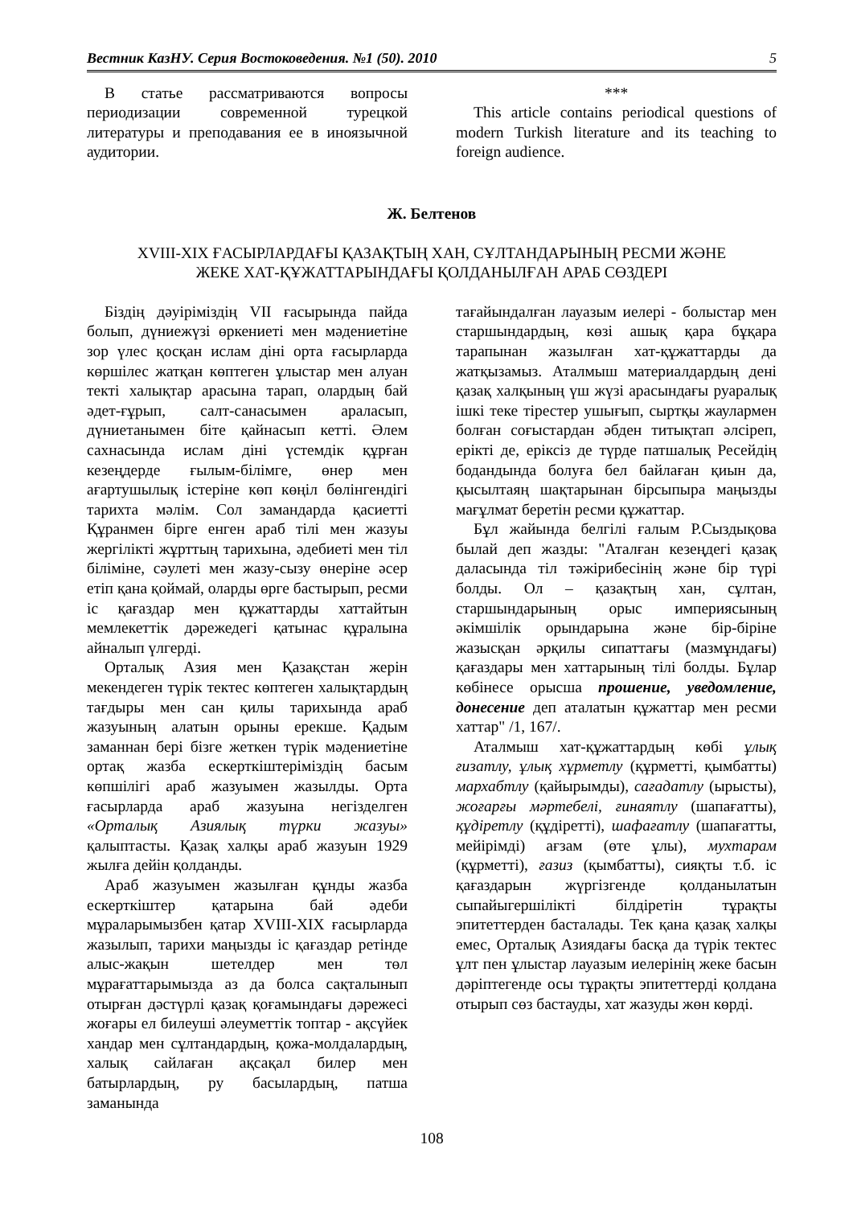Вестник КазНУ. Серия Востоковедения. №1 (50). 2010 5
В статье рассматриваются вопросы периодизации современной турецкой литературы и преподавания ее в иноязычной аудитории.
***
This article contains periodical questions of modern Turkish literature and its teaching to foreign audience.
Ж. Белтенов
XVIII-XIX ҒАСЫРЛАРДАҒЫ ҚАЗАҚТЫҢ ХАН, СҰЛТАНДАРЫНЫҢ РЕСМИ ЖӘНЕ
ЖЕКЕ ХАТ-ҚҰЖАТТАРЫНДАҒЫ ҚОЛДАНЫЛҒАН АРАБ СӨЗДЕРІ
Біздің дәуіріміздің VII ғасырында пайда болып, дүниежүзі өркениеті мен мәдениетіне зор үлес қосқан ислам діні орта ғасырларда көршілес жатқан көптеген ұлыстар мен алуан текті халықтар арасына тарап, олардың бай әдет-ғұрып, салт-санасымен араласып, дүниетанымен біте қайнасып кетті. Әлем сахнасында ислам діні үстемдік құрған кезеңдерде ғылым-білімге, өнер мен ағартушылық істеріне көп көңіл бөлінгендігі тарихта мәлім. Сол замандарда қасиетті Құранмен бірге енген араб тілі мен жазуы жергілікті жұрттың тарихына, әдебиеті мен тіл біліміне, сәулеті мен жазу-сызу өнеріне әсер етіп қана қоймай, оларды өрге бастырып, ресми іс қағаздар мен құжаттарды хаттайтын мемлекеттік дәрежедегі қатынас құралына айналып үлгерді.
Орталық Азия мен Қазақстан жерін мекендеген түрік тектес көптеген халықтардың тағдыры мен сан қилы тарихында араб жазуының алатын орыны ерекше. Қадым заманнан бері бізге жеткен түрік мәдениетіне ортақ жазба ескерткіштеріміздің басым көпшілігі араб жазуымен жазылды. Орта ғасырларда араб жазуына негізделген «Орталық Азиялық түрки жазуы» қалыптасты. Қазақ халқы араб жазуын 1929 жылға дейін қолданды.
Араб жазуымен жазылған құнды жазба ескерткіштер қатарына бай әдеби мұраларымызбен қатар XVIII-XIX ғасырларда жазылып, тарихи маңызды іс қағаздар ретінде алыс-жақын шетелдер мен төл мұрағаттарымызда аз да болса сақталынып отырған дәстүрлі қазақ қоғамындағы дәрежесі жоғары ел билеуші әлеуметтік топтар - ақсүйек хандар мен сұлтандардың, қожа-молдалардың, халық сайлаған ақсақал билер мен батырлардың, ру басылардың, патша заманында
тағайындалған лауазым иелері - болыстар мен старшындардың, көзі ашық қара бұқара тарапынан жазылған хат-құжаттарды да жатқызамыз. Аталмыш материалдардың дені қазақ халқының үш жүзі арасындағы руаралық ішкі теке тірестер ушығып, сыртқы жаулармен болған соғыстардан әбден титықтап әлсіреп, ерікті де, еріксіз де түрде патшалық Ресейдің бодандында болуға бел байлаған қиын да, қысылтаяң шақтарынан бірсыпыра маңызды мағұлмат беретін ресми құжаттар.
Бұл жайында белгілі ғалым Р.Сыздықова былай деп жазды: "Аталған кезеңдегі қазақ даласында тіл тәжірибесінің және бір түрі болды. Ол – қазақтың хан, сұлтан, старшындарының орыс империясының әкімшілік орындарына және бір-біріне жазысқан әрқилы сипаттағы (мазмұндағы) қағаздары мен хаттарының тілі болды. Бұлар көбінесе орысша прошение, уведомление, донесение деп аталатын құжаттар мен ресми хаттар" /1, 167/.
Аталмыш хат-құжаттардың көбі ұлық ғизатлу, ұлық хұрметлу (құрметті, қымбатты) мархабтлу (қайырымды), сағадатлу (ырысты), жоғарғы мәртебелі, ғинаятлу (шапағатты), құдіретлу (құдіретті), шафағатлу (шапағатты, мейірімді) ағзам (өте ұлы), мухтарам (құрметті), ғазиз (қымбатты), сияқты т.б. іс қағаздарын жүргізгенде қолданылатын сыпайыгершілікті білдіретін тұрақты эпитеттерден басталады. Тек қана қазақ халқы емес, Орталық Азиядағы басқа да түрік тектес ұлт пен ұлыстар лауазым иелерінің жеке басын дәріптегенде осы тұрақты эпитеттерді қолдана отырып сөз бастауды, хат жазуды жөн көрді.
108